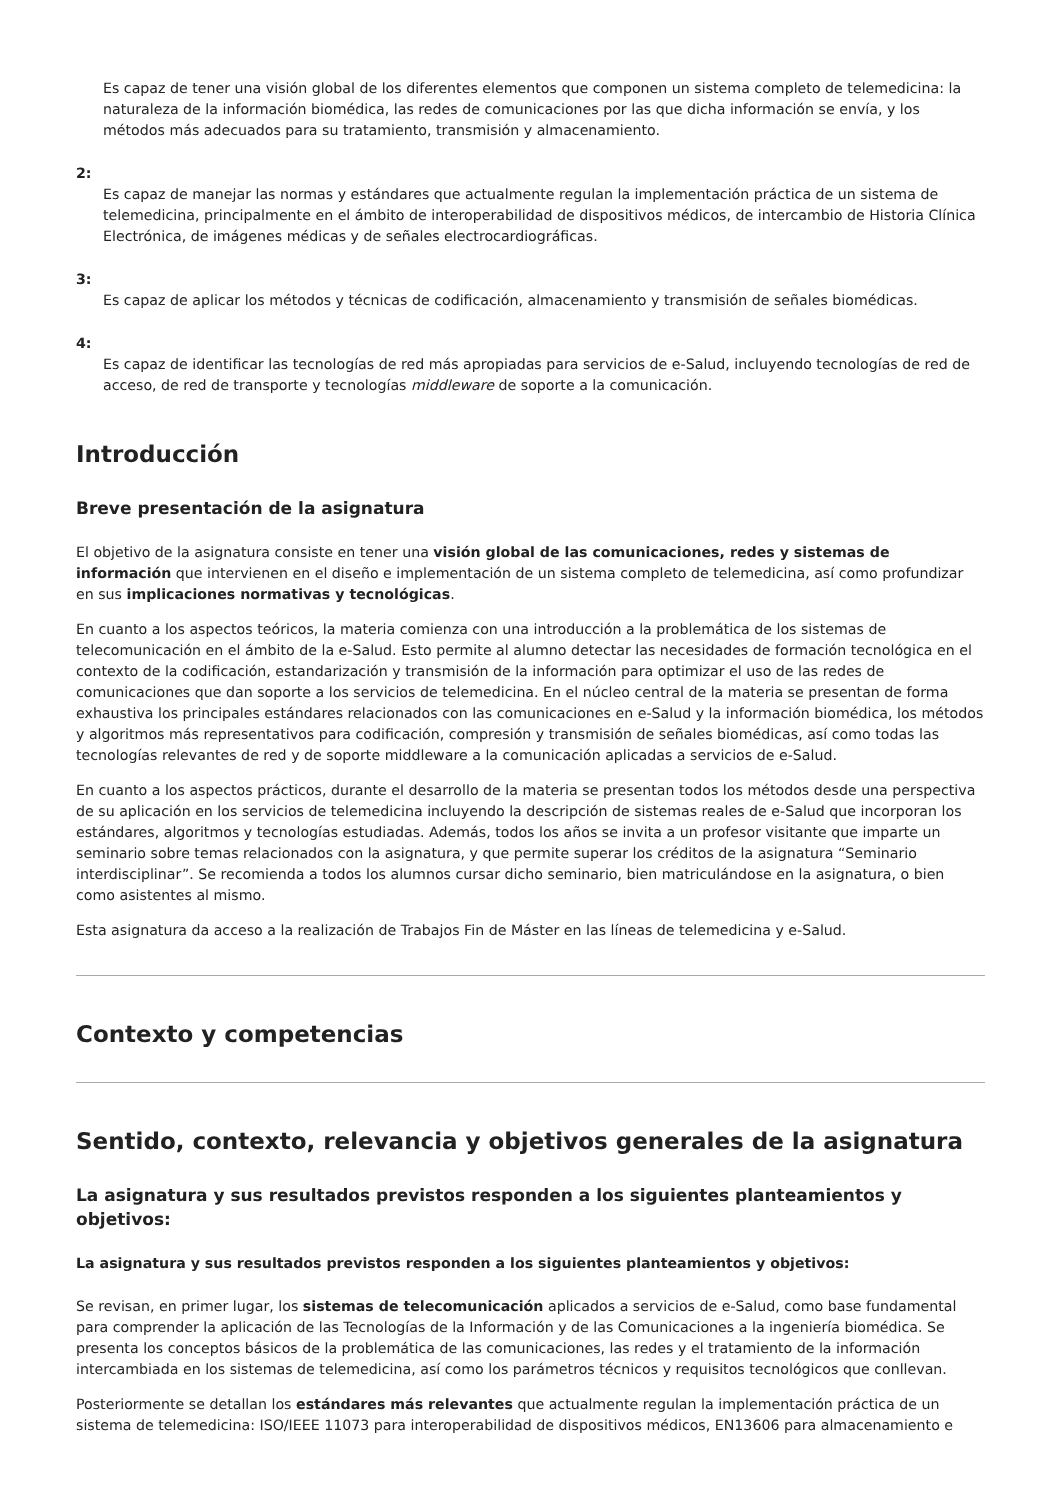Es capaz de tener una visión global de los diferentes elementos que componen un sistema completo de telemedicina: la naturaleza de la información biomédica, las redes de comunicaciones por las que dicha información se envía, y los métodos más adecuados para su tratamiento, transmisión y almacenamiento.
2:
Es capaz de manejar las normas y estándares que actualmente regulan la implementación práctica de un sistema de telemedicina, principalmente en el ámbito de interoperabilidad de dispositivos médicos, de intercambio de Historia Clínica Electrónica, de imágenes médicas y de señales electrocardiográficas.
3:
Es capaz de aplicar los métodos y técnicas de codificación, almacenamiento y transmisión de señales biomédicas.
4:
Es capaz de identificar las tecnologías de red más apropiadas para servicios de e-Salud, incluyendo tecnologías de red de acceso, de red de transporte y tecnologías middleware de soporte a la comunicación.
Introducción
Breve presentación de la asignatura
El objetivo de la asignatura consiste en tener una visión global de las comunicaciones, redes y sistemas de información que intervienen en el diseño e implementación de un sistema completo de telemedicina, así como profundizar en sus implicaciones normativas y tecnológicas.
En cuanto a los aspectos teóricos, la materia comienza con una introducción a la problemática de los sistemas de telecomunicación en el ámbito de la e-Salud. Esto permite al alumno detectar las necesidades de formación tecnológica en el contexto de la codificación, estandarización y transmisión de la información para optimizar el uso de las redes de comunicaciones que dan soporte a los servicios de telemedicina. En el núcleo central de la materia se presentan de forma exhaustiva los principales estándares relacionados con las comunicaciones en e-Salud y la información biomédica, los métodos y algoritmos más representativos para codificación, compresión y transmisión de señales biomédicas, así como todas las tecnologías relevantes de red y de soporte middleware a la comunicación aplicadas a servicios de e-Salud.
En cuanto a los aspectos prácticos, durante el desarrollo de la materia se presentan todos los métodos desde una perspectiva de su aplicación en los servicios de telemedicina incluyendo la descripción de sistemas reales de e-Salud que incorporan los estándares, algoritmos y tecnologías estudiadas. Además, todos los años se invita a un profesor visitante que imparte un seminario sobre temas relacionados con la asignatura, y que permite superar los créditos de la asignatura “Seminario interdisciplinar”. Se recomienda a todos los alumnos cursar dicho seminario, bien matriculándose en la asignatura, o bien como asistentes al mismo.
Esta asignatura da acceso a la realización de Trabajos Fin de Máster en las líneas de telemedicina y e-Salud.
Contexto y competencias
Sentido, contexto, relevancia y objetivos generales de la asignatura
La asignatura y sus resultados previstos responden a los siguientes planteamientos y objetivos:
La asignatura y sus resultados previstos responden a los siguientes planteamientos y objetivos:
Se revisan, en primer lugar, los sistemas de telecomunicación aplicados a servicios de e-Salud, como base fundamental para comprender la aplicación de las Tecnologías de la Información y de las Comunicaciones a la ingeniería biomédica. Se presenta los conceptos básicos de la problemática de las comunicaciones, las redes y el tratamiento de la información intercambiada en los sistemas de telemedicina, así como los parámetros técnicos y requisitos tecnológicos que conllevan.
Posteriormente se detallan los estándares más relevantes que actualmente regulan la implementación práctica de un sistema de telemedicina: ISO/IEEE 11073 para interoperabilidad de dispositivos médicos, EN13606 para almacenamiento e